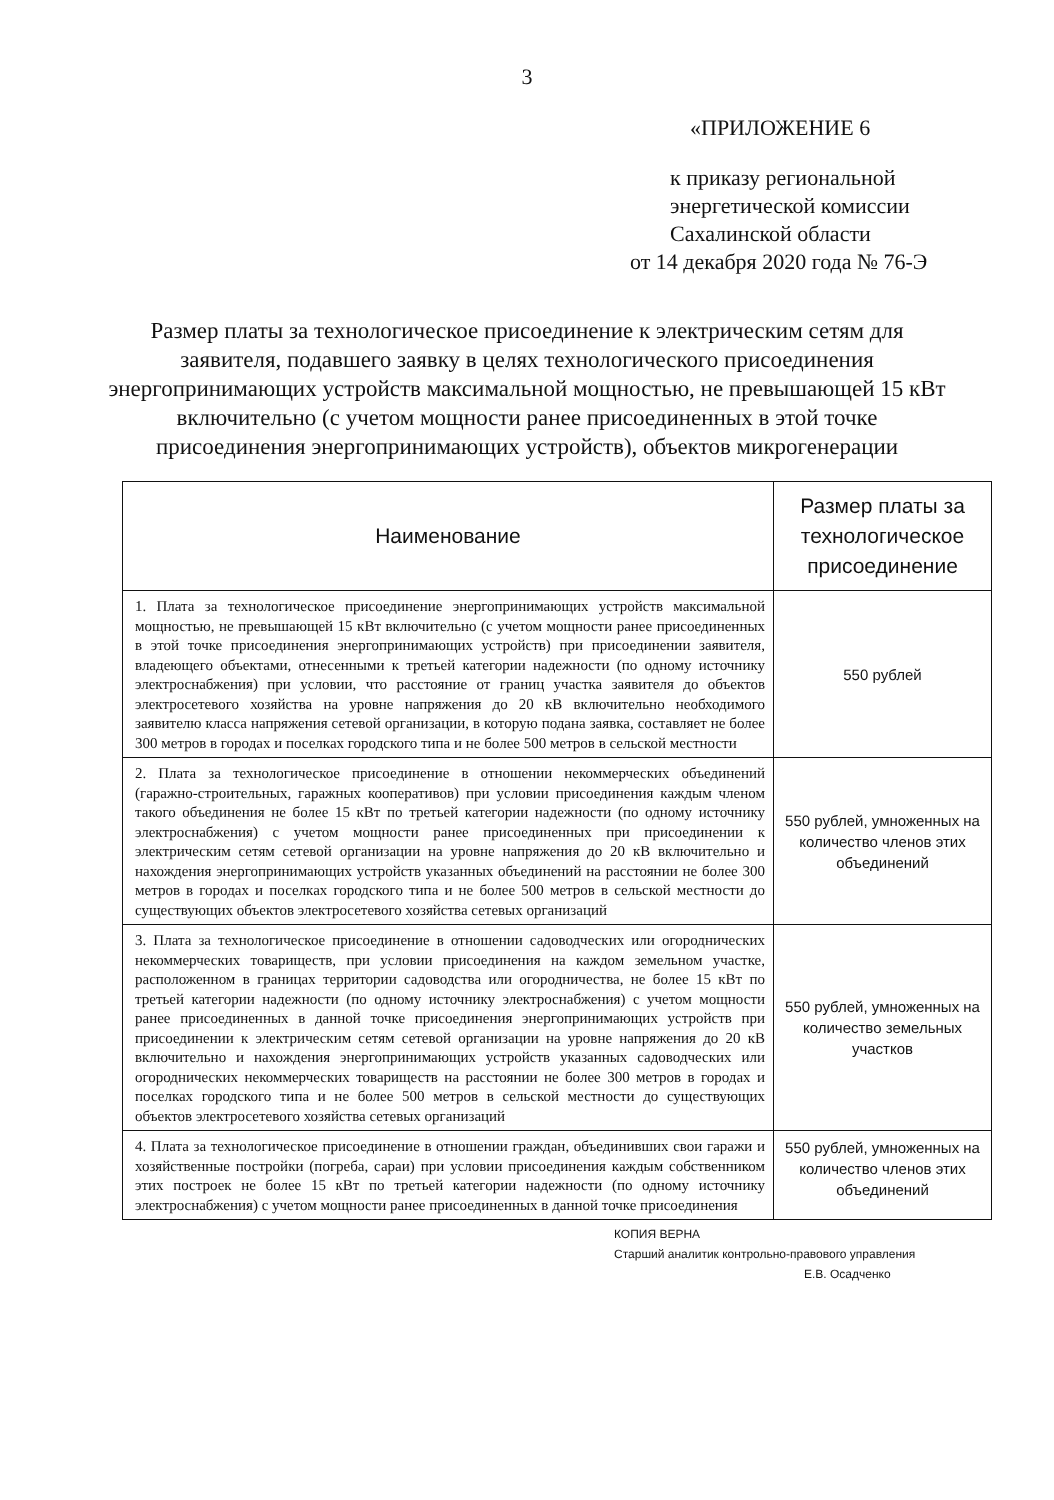3
«ПРИЛОЖЕНИЕ 6
к приказу региональной
энергетической комиссии
Сахалинской области
от 14 декабря 2020 года № 76-Э
Размер платы за технологическое присоединение к электрическим сетям для заявителя, подавшего заявку в целях технологического присоединения энергопринимающих устройств максимальной мощностью, не превышающей 15 кВт включительно (с учетом мощности ранее присоединенных в этой точке присоединения энергопринимающих устройств), объектов микрогенерации
| Наименование | Размер платы за технологическое присоединение |
| --- | --- |
| 1. Плата за технологическое присоединение энергопринимающих устройств максимальной мощностью, не превышающей 15 кВт включительно (с учетом мощности ранее присоединенных в этой точке присоединения энергопринимающих устройств) при присоединении заявителя, владеющего объектами, отнесенными к третьей категории надежности (по одному источнику электроснабжения) при условии, что расстояние от границ участка заявителя до объектов электросетевого хозяйства на уровне напряжения до 20 кВ включительно необходимого заявителю класса напряжения сетевой организации, в которую подана заявка, составляет не более 300 метров в городах и поселках городского типа и не более 500 метров в сельской местности | 550 рублей |
| 2. Плата за технологическое присоединение в отношении некоммерческих объединений (гаражно-строительных, гаражных кооперативов) при условии присоединения каждым членом такого объединения не более 15 кВт по третьей категории надежности (по одному источнику электроснабжения) с учетом мощности ранее присоединенных при присоединении к электрическим сетям сетевой организации на уровне напряжения до 20 кВ включительно и нахождения энергопринимающих устройств указанных объединений на расстоянии не более 300 метров в городах и поселках городского типа и не более 500 метров в сельской местности до существующих объектов электросетевого хозяйства сетевых организаций | 550 рублей, умноженных на количество членов этих объединений |
| 3. Плата за технологическое присоединение в отношении садоводческих или огороднических некоммерческих товариществ, при условии присоединения на каждом земельном участке, расположенном в границах территории садоводства или огородничества, не более 15 кВт по третьей категории надежности (по одному источнику электроснабжения) с учетом мощности ранее присоединенных в данной точке присоединения энергопринимающих устройств при присоединении к электрическим сетям сетевой организации на уровне напряжения до 20 кВ включительно и нахождения энергопринимающих устройств указанных садоводческих или огороднических некоммерческих товариществ на расстоянии не более 300 метров в городах и поселках городского типа и не более 500 метров в сельской местности до существующих объектов электросетевого хозяйства сетевых организаций | 550 рублей, умноженных на количество земельных участков |
| 4. Плата за технологическое присоединение в отношении граждан, объединивших свои гаражи и хозяйственные постройки (погреба, сараи) при условии присоединения каждым собственником этих построек не более 15 кВт по третьей категории надежности (по одному источнику электроснабжения) с учетом мощности ранее присоединенных в данной точке присоединения | 550 рублей, умноженных на количество членов этих объединений |
КОПИЯ ВЕРНА
Старший аналитик контрольно-правового управления
Е.В. Осадченко